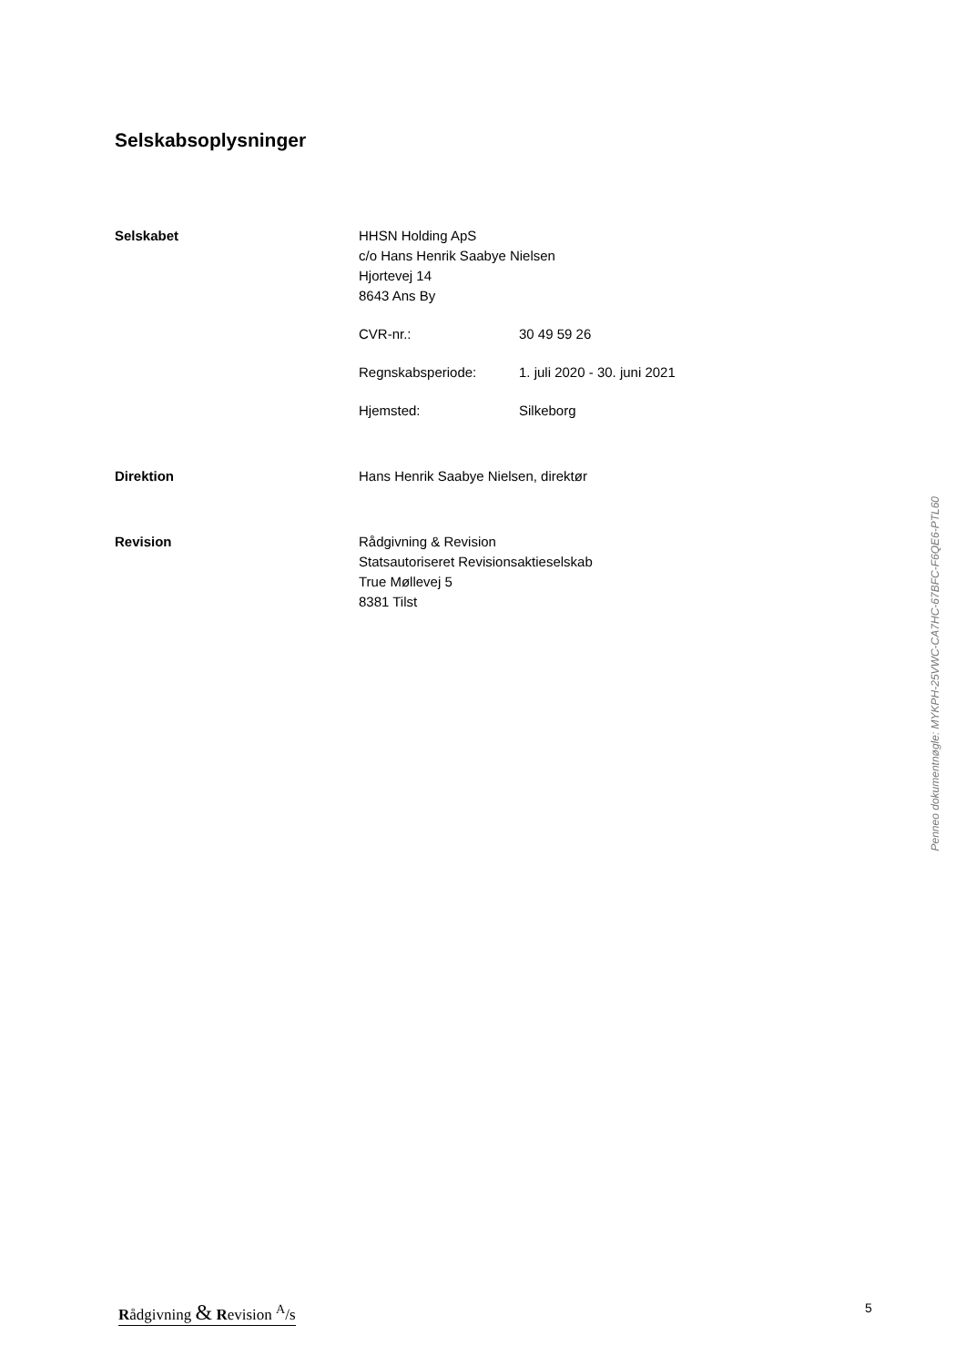Selskabsoplysninger
Selskabet HHSN Holding ApS
c/o Hans Henrik Saabye Nielsen
Hjortevej 14
8643 Ans By
CVR-nr.: 30 49 59 26
Regnskabsperiode: 1. juli 2020 - 30. juni 2021
Hjemsted: Silkeborg
Direktion Hans Henrik Saabye Nielsen, direktør
Revision Rådgivning & Revision
Statsautoriseret Revisionsaktieselskab
True Møllevej 5
8381 Tilst
Penneo dokumentnøgle: MYKPH-25VWC-CA7HC-67BFC-F6QE6-PTL60
Rådgivning & Revision <sup>A</sup>/s 5